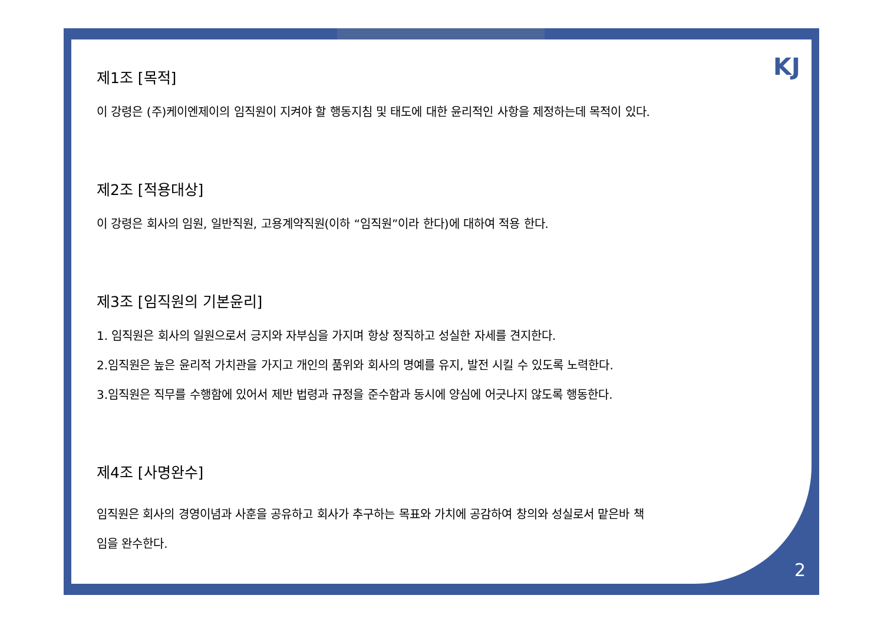KJ
제1조 [목적]
이 강령은 (주)케이엔제이의 임직원이 지켜야 할 행동지침 및 태도에 대한 윤리적인 사항을 제정하는데 목적이 있다.
제2조 [적용대상]
이 강령은 회사의 임원, 일반직원, 고용계약직원(이하 “임직원”이라 한다)에 대하여 적용 한다.
제3조 [임직원의 기본윤리]
1. 임직원은 회사의 일원으로서 긍지와 자부심을 가지며 항상 정직하고 성실한 자세를 견지한다.
2.임직원은 높은 윤리적 가치관을 가지고 개인의 품위와 회사의 명예를 유지, 발전 시킬 수 있도록 노력한다.
3.임직원은 직무를 수행함에 있어서 제반 법령과 규정을 준수함과 동시에 양심에 어긋나지 않도록 행동한다.
제4조 [사명완수]
임직원은 회사의 경영이념과 사훈을 공유하고 회사가 추구하는 목표와 가치에 공감하여 창의와 성실로서 맡은바 책
임을 완수한다.
2